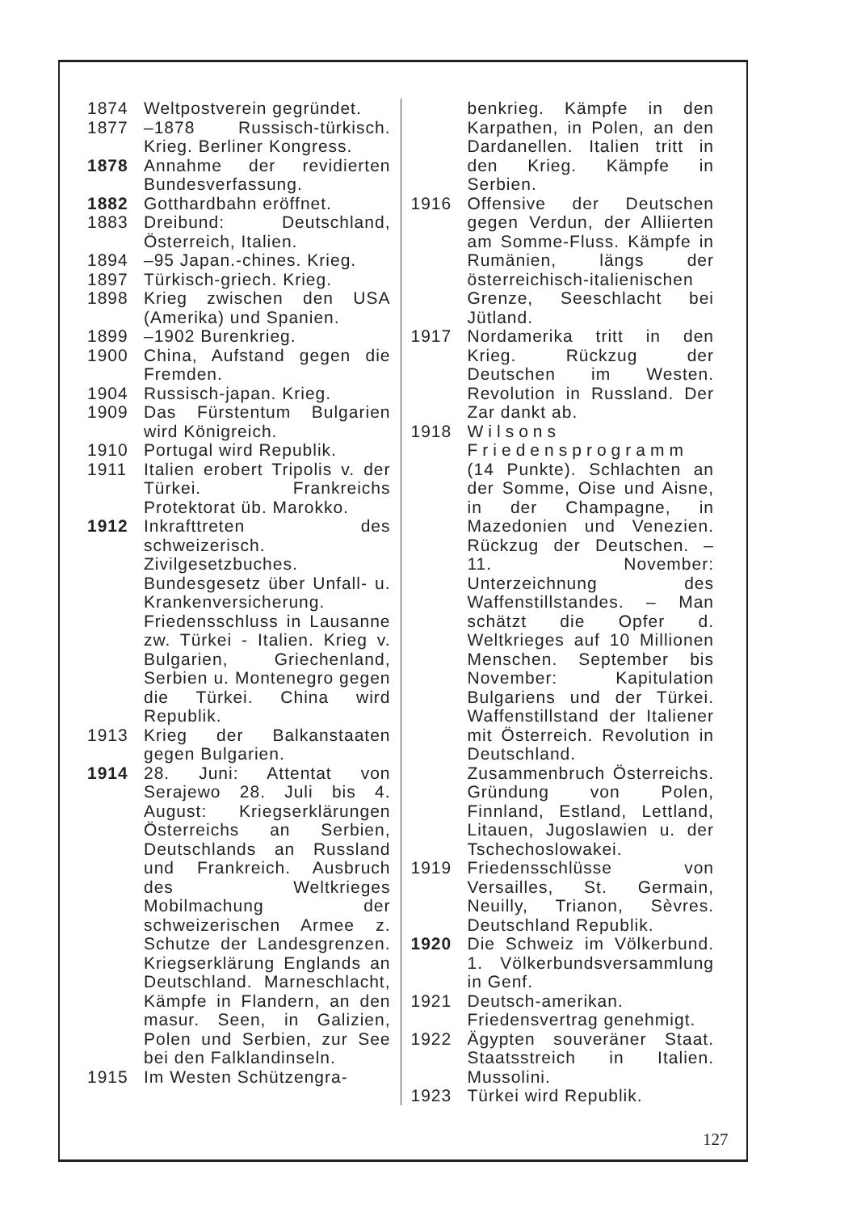1874 Weltpostverein gegründet.
1877 –1878 Russisch-türkisch. Krieg. Berliner Kongress.
1878 Annahme der revidierten Bundesverfassung.
1882 Gotthardbahn eröffnet.
1883 Dreibund: Deutschland, Österreich, Italien.
1894 –95 Japan.-chines. Krieg.
1897 Türkisch-griech. Krieg.
1898 Krieg zwischen den USA (Amerika) und Spanien.
1899 –1902 Burenkrieg.
1900 China, Aufstand gegen die Fremden.
1904 Russisch-japan. Krieg.
1909 Das Fürstentum Bulgarien wird Königreich.
1910 Portugal wird Republik.
1911 Italien erobert Tripolis v. der Türkei. Frankreichs Protektorat üb. Marokko.
1912 Inkrafttreten des schweizerisch. Zivilgesetzbuches. Bundesgesetz über Unfall- u. Krankenversicherung. Friedensschluss in Lausanne zw. Türkei - Italien. Krieg v. Bulgarien, Griechenland, Serbien u. Montenegro gegen die Türkei. China wird Republik.
1913 Krieg der Balkanstaaten gegen Bulgarien.
1914 28. Juni: Attentat von Serajewo 28. Juli bis 4. August: Kriegserklärungen Österreichs an Serbien, Deutschlands an Russland und Frankreich. Ausbruch des Weltkrieges Mobilmachung der schweizerischen Armee z. Schutze der Landesgrenzen. Kriegserklärung Englands an Deutschland. Marneschlacht, Kämpfe in Flandern, an den masur. Seen, in Galizien, Polen und Serbien, zur See bei den Falklandinseln.
1915 Im Westen Schützengra-
benkrieg. Kämpfe in den Karpathen, in Polen, an den Dardanellen. Italien tritt in den Krieg. Kämpfe in Serbien.
1916 Offensive der Deutschen gegen Verdun, der Alliierten am Somme-Fluss. Kämpfe in Rumänien, längs der österreichisch-italienischen Grenze, Seeschlacht bei Jütland.
1917 Nordamerika tritt in den Krieg. Rückzug der Deutschen im Westen. Revolution in Russland. Der Zar dankt ab.
1918 Wilsons Friedensprogramm (14 Punkte). Schlachten an der Somme, Oise und Aisne, in der Champagne, in Mazedonien und Venezien. Rückzug der Deutschen. – 11. November: Unterzeichnung des Waffenstillstandes. – Man schätzt die Opfer d. Weltkrieges auf 10 Millionen Menschen. September bis November: Kapitulation Bulgariens und der Türkei. Waffenstillstand der Italiener mit Österreich. Revolution in Deutschland. Zusammenbruch Österreichs. Gründung von Polen, Finnland, Estland, Lettland, Litauen, Jugoslawien u. der Tschechoslowakei.
1919 Friedensschlüsse von Versailles, St. Germain, Neuilly, Trianon, Sèvres. Deutschland Republik.
1920 Die Schweiz im Völkerbund. 1. Völkerbundsversammlung in Genf.
1921 Deutsch-amerikan. Friedensvertrag genehmigt.
1922 Ägypten souveräner Staat. Staatsstreich in Italien. Mussolini.
1923 Türkei wird Republik.
127